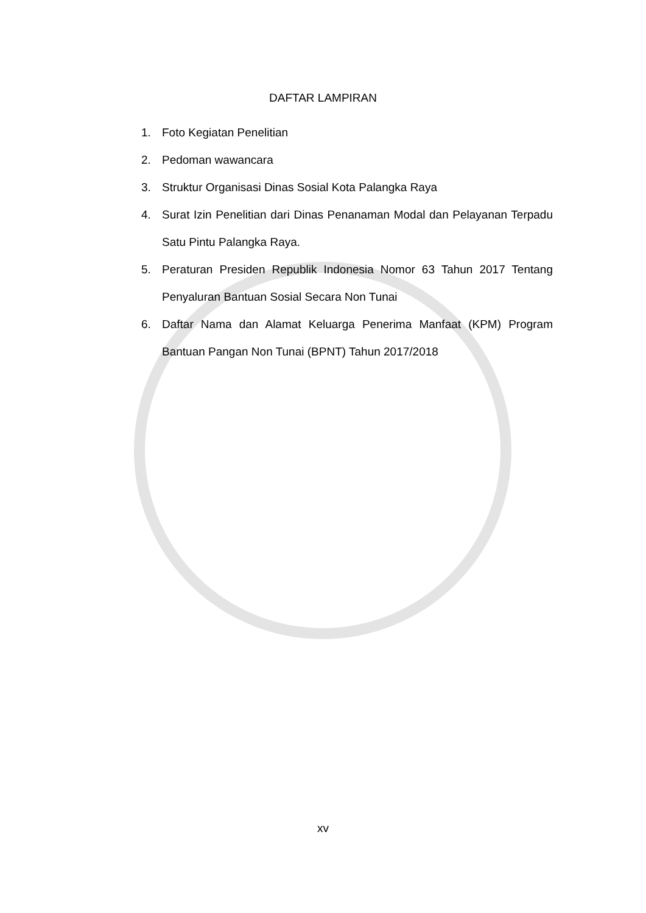DAFTAR LAMPIRAN
1. Foto Kegiatan Penelitian
2. Pedoman wawancara
3. Struktur Organisasi Dinas Sosial Kota Palangka Raya
4. Surat Izin Penelitian dari Dinas Penanaman Modal dan Pelayanan Terpadu Satu Pintu Palangka Raya.
5. Peraturan Presiden Republik Indonesia Nomor 63 Tahun 2017 Tentang Penyaluran Bantuan Sosial Secara Non Tunai
6. Daftar Nama dan Alamat Keluarga Penerima Manfaat (KPM) Program Bantuan Pangan Non Tunai (BPNT) Tahun 2017/2018
xv